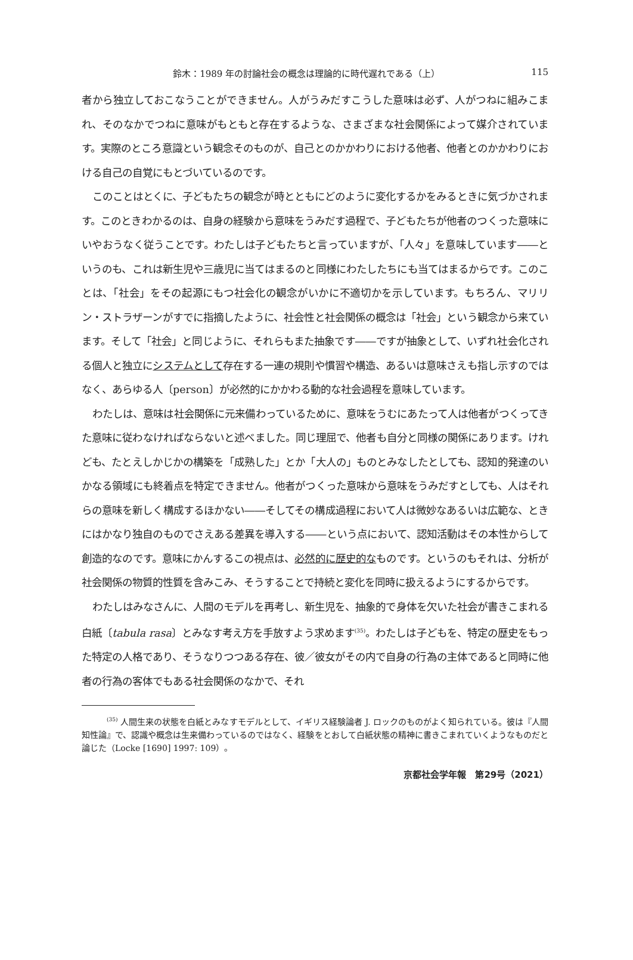鈴木：1989 年の討論社会の概念は理論的に時代遅れである（上） 115
者から独立しておこなうことができません。人がうみだすこうした意味は必ず、人がつねに組みこまれ、そのなかでつねに意味がもともと存在するような、さまざまな社会関係によって媒介されています。実際のところ意識という観念そのものが、自己とのかかわりにおける他者、他者とのかかわりにおける自己の自覚にもとづいているのです。
このことはとくに、子どもたちの観念が時とともにどのように変化するかをみるときに気づかされます。このときわかるのは、自身の経験から意味をうみだす過程で、子どもたちが他者のつくった意味にいやおうなく従うことです。わたしは子どもたちと言っていますが、「人々」を意味しています――というのも、これは新生児や三歳児に当てはまるのと同様にわたしたちにも当てはまるからです。このことは、「社会」をその起源にもつ社会化の観念がいかに不適切かを示しています。もちろん、マリリン・ストラザーンがすでに指摘したように、社会性と社会関係の概念は「社会」という観念から来ています。そして「社会」と同じように、それらもまた抽象です――ですが抽象として、いずれ社会化される個人と独立にシステムとして存在する一連の規則や慣習や構造、あるいは意味さえも指し示すのではなく、あらゆる人〔person〕が必然的にかかわる動的な社会過程を意味しています。
わたしは、意味は社会関係に元来備わっているために、意味をうむにあたって人は他者がつくってきた意味に従わなければならないと述べました。同じ理屈で、他者も自分と同様の関係にあります。けれども、たとえしかじかの構築を「成熟した」とか「大人の」ものとみなしたとしても、認知的発達のいかなる領域にも終着点を特定できません。他者がつくった意味から意味をうみだすとしても、人はそれらの意味を新しく構成するほかない――そしてその構成過程において人は微妙なあるいは広範な、ときにはかなり独自のものでさえある差異を導入する――という点において、認知活動はその本性からして創造的なのです。意味にかんするこの視点は、必然的に歴史的なものです。というのもそれは、分析が社会関係の物質的性質を含みこみ、そうすることで持続と変化を同時に扱えるようにするからです。
わたしはみなさんに、人間のモデルを再考し、新生児を、抽象的で身体を欠いた社会が書きこまれる白紙〔tabula rasa〕とみなす考え方を手放すよう求めます<sup>(35)</sup>。わたしは子どもを、特定の歴史をもった特定の人格であり、そうなりつつある存在、彼／彼女がその内で自身の行為の主体であると同時に他者の行為の客体でもある社会関係のなかで、それ
<sup>(35)</sup> 人間生来の状態を白紙とみなすモデルとして、イギリス経験論者 J. ロックのものがよく知られている。彼は『人間知性論』で、認識や概念は生来備わっているのではなく、経験をとおして白紙状態の精神に書きこまれていくようなものだと論じた（Locke [1690] 1997: 109）。
京都社会学年報　第29号（2021）